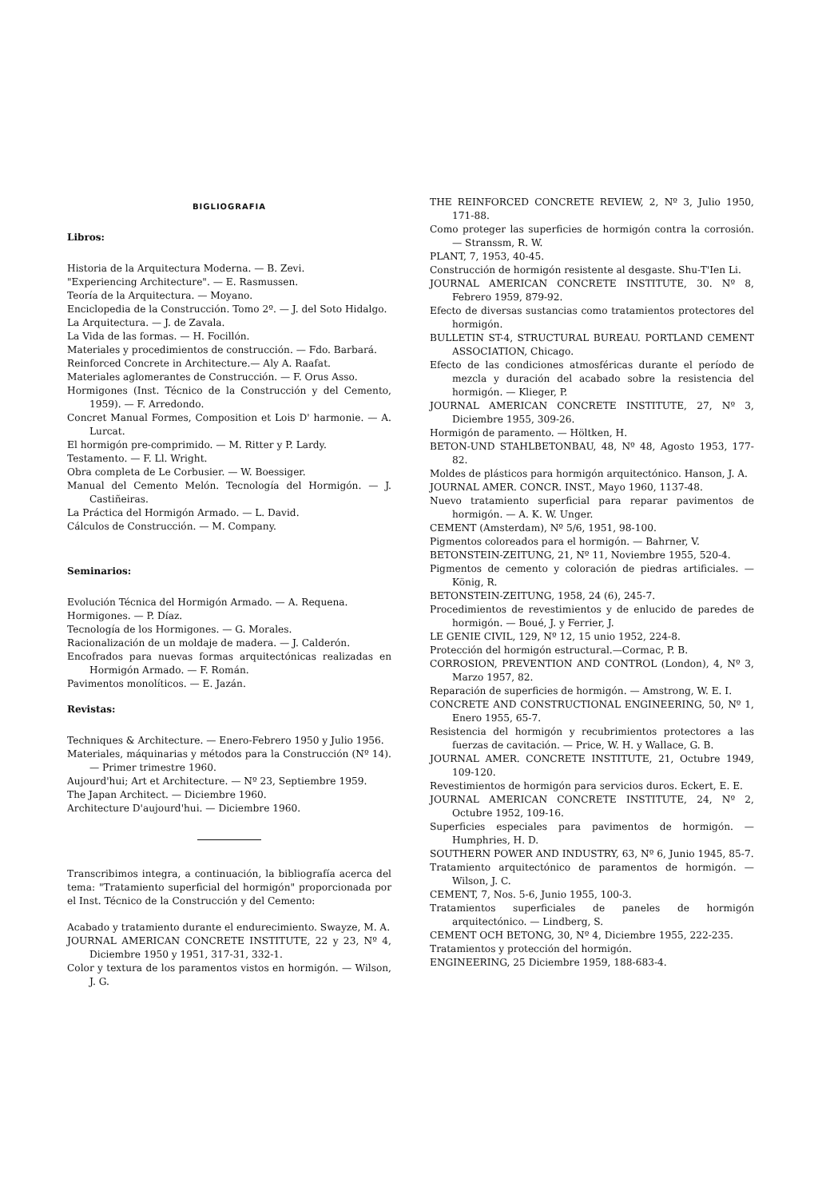BIGLIOGRAFIA
Libros:
Historia de la Arquitectura Moderna. — B. Zevi.
"Experiencing Architecture". — E. Rasmussen.
Teoría de la Arquitectura. — Moyano.
Enciclopedia de la Construcción. Tomo 2º. — J. del Soto Hidalgo.
La Arquitectura. — J. de Zavala.
La Vida de las formas. — H. Focillón.
Materiales y procedimientos de construcción. — Fdo. Barbará.
Reinforced Concrete in Architecture.— Aly A. Raafat.
Materiales aglomerantes de Construcción. — F. Orus Asso.
Hormigones (Inst. Técnico de la Construcción y del Cemento, 1959). — F. Arredondo.
Concret Manual Formes, Composition et Lois D' harmonie. — A. Lurcat.
El hormigón pre-comprimido. — M. Ritter y P. Lardy.
Testamento. — F. Ll. Wright.
Obra completa de Le Corbusier. — W. Boessiger.
Manual del Cemento Melón. Tecnología del Hormigón. — J. Castiñeiras.
La Práctica del Hormigón Armado. — L. David.
Cálculos de Construcción. — M. Company.
Seminarios:
Evolución Técnica del Hormigón Armado. — A. Requena.
Hormigones. — P. Díaz.
Tecnología de los Hormigones. — G. Morales.
Racionalización de un moldaje de madera. — J. Calderón.
Encofrados para nuevas formas arquitectónicas realizadas en Hormigón Armado. — F. Román.
Pavimentos monolíticos. — E. Jazán.
Revistas:
Techniques & Architecture. — Enero-Febrero 1950 y Julio 1956.
Materiales, máquinarias y métodos para la Construcción (Nº 14). — Primer trimestre 1960.
Aujourd'hui; Art et Architecture. — Nº 23, Septiembre 1959.
The Japan Architect. — Diciembre 1960.
Architecture D'aujourd'hui. — Diciembre 1960.
Transcribimos integra, a continuación, la bibliografía acerca del tema: "Tratamiento superficial del hormigón" proporcionada por el Inst. Técnico de la Construcción y del Cemento:
Acabado y tratamiento durante el endurecimiento. Swayze, M. A.
JOURNAL AMERICAN CONCRETE INSTITUTE, 22 y 23, Nº 4, Diciembre 1950 y 1951, 317-31, 332-1.
Color y textura de los paramentos vistos en hormigón. — Wilson, J. G.
THE REINFORCED CONCRETE REVIEW, 2, Nº 3, Julio 1950, 171-88.
Como proteger las superficies de hormigón contra la corrosión. — Stranssm, R. W.
PLANT, 7, 1953, 40-45.
Construcción de hormigón resistente al desgaste. Shu-T'Ien Li.
JOURNAL AMERICAN CONCRETE INSTITUTE, 30. Nº 8, Febrero 1959, 879-92.
Efecto de diversas sustancias como tratamientos protectores del hormigón.
BULLETIN ST-4, STRUCTURAL BUREAU. PORTLAND CEMENT ASSOCIATION, Chicago.
Efecto de las condiciones atmosféricas durante el período de mezcla y duración del acabado sobre la resistencia del hormigón. — Klieger, P.
JOURNAL AMERICAN CONCRETE INSTITUTE, 27, Nº 3, Diciembre 1955, 309-26.
Hormigón de paramento. — Höltken, H.
BETON-UND STAHLBETONBAU, 48, Nº 48, Agosto 1953, 177-82.
Moldes de plásticos para hormigón arquitectónico. Hanson, J. A.
JOURNAL AMER. CONCR. INST., Mayo 1960, 1137-48.
Nuevo tratamiento superficial para reparar pavimentos de hormigón. — A. K. W. Unger.
CEMENT (Amsterdam), Nº 5/6, 1951, 98-100.
Pigmentos coloreados para el hormigón. — Bahrner, V.
BETONSTEIN-ZEITUNG, 21, Nº 11, Noviembre 1955, 520-4.
Pigmentos de cemento y coloración de piedras artificiales. — König, R.
BETONSTEIN-ZEITUNG, 1958, 24 (6), 245-7.
Procedimientos de revestimientos y de enlucido de paredes de hormigón. — Boué, J. y Ferrier, J.
LE GENIE CIVIL, 129, Nº 12, 15 unio 1952, 224-8.
Protección del hormigón estructural.—Cormac, P. B.
CORROSION, PREVENTION AND CONTROL (London), 4, Nº 3, Marzo 1957, 82.
Reparación de superficies de hormigón. — Amstrong, W. E. I.
CONCRETE AND CONSTRUCTIONAL ENGINEERING, 50, Nº 1, Enero 1955, 65-7.
Resistencia del hormigón y recubrimientos protectores a las fuerzas de cavitación. — Price, W. H. y Wallace, G. B.
JOURNAL AMER. CONCRETE INSTITUTE, 21, Octubre 1949, 109-120.
Revestimientos de hormigón para servicios duros. Eckert, E. E.
JOURNAL AMERICAN CONCRETE INSTITUTE, 24, Nº 2, Octubre 1952, 109-16.
Superficies especiales para pavimentos de hormigón. — Humphries, H. D.
SOUTHERN POWER AND INDUSTRY, 63, Nº 6, Junio 1945, 85-7.
Tratamiento arquitectónico de paramentos de hormigón. — Wilson, J. C.
CEMENT, 7, Nos. 5-6, Junio 1955, 100-3.
Tratamientos superficiales de paneles de hormigón arquitectónico. — Lindberg, S.
CEMENT OCH BETONG, 30, Nº 4, Diciembre 1955, 222-235.
Tratamientos y protección del hormigón.
ENGINEERING, 25 Diciembre 1959, 188-683-4.